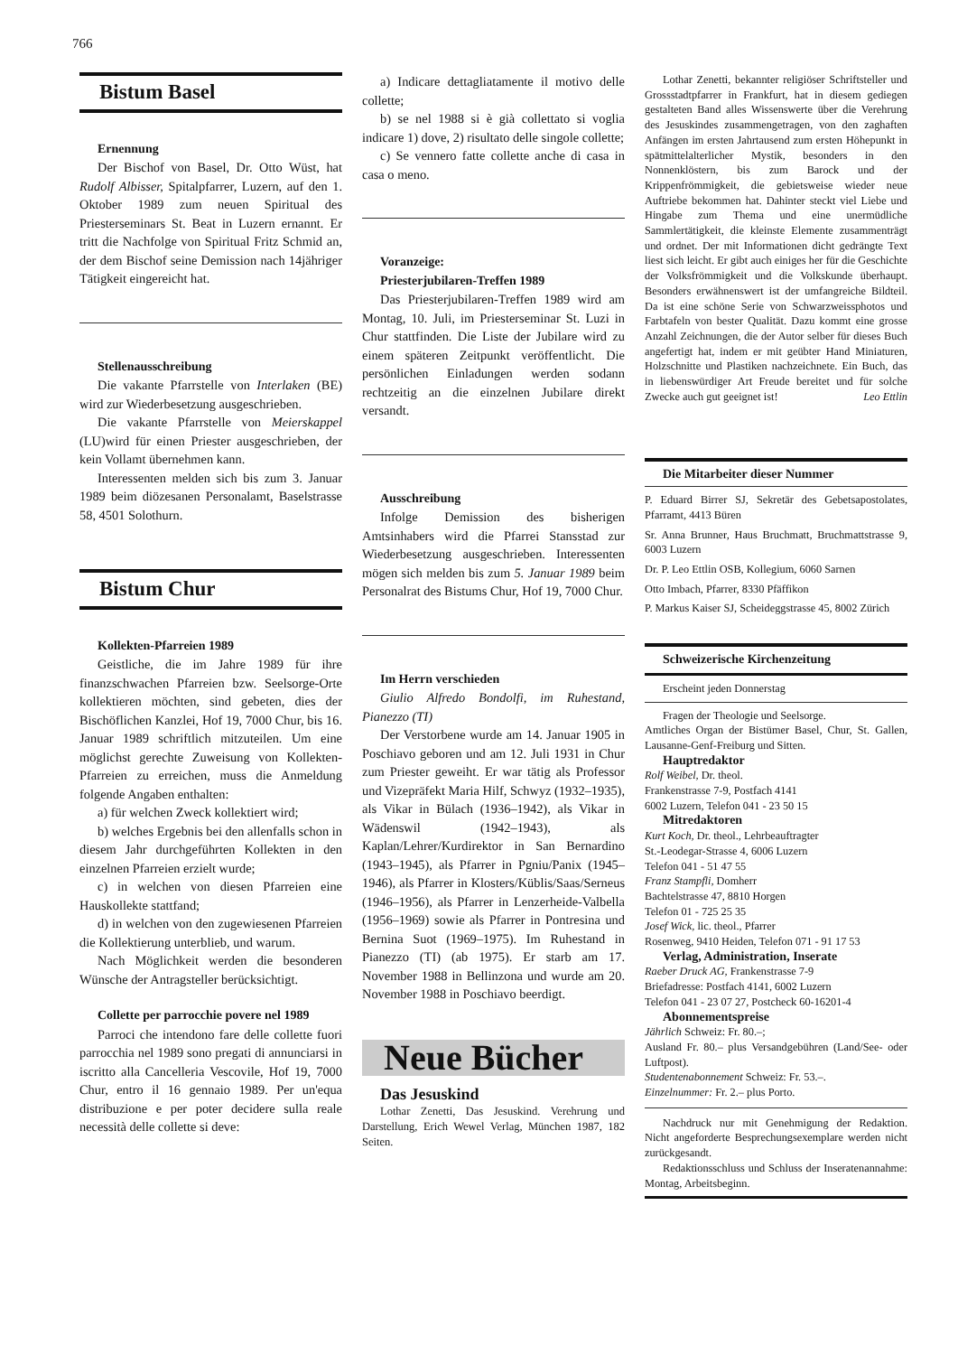766
Bistum Basel
Ernennung
Der Bischof von Basel, Dr. Otto Wüst, hat Rudolf Albisser, Spitalpfarrer, Luzern, auf den 1. Oktober 1989 zum neuen Spiritual des Priesterseminars St. Beat in Luzern ernannt. Er tritt die Nachfolge von Spiritual Fritz Schmid an, der dem Bischof seine Demission nach 14jähriger Tätigkeit eingereicht hat.
Stellenausschreibung
Die vakante Pfarrstelle von Interlaken (BE) wird zur Wiederbesetzung ausgeschrieben.
Die vakante Pfarrstelle von Meierskappel (LU)wird für einen Priester ausgeschrieben, der kein Vollamt übernehmen kann.
Interessenten melden sich bis zum 3. Januar 1989 beim diözesanen Personalamt, Baselstrasse 58, 4501 Solothurn.
Bistum Chur
Kollekten-Pfarreien 1989
Geistliche, die im Jahre 1989 für ihre finanzschwachen Pfarreien bzw. Seelsorge-Orte kollektieren möchten, sind gebeten, dies der Bischöflichen Kanzlei, Hof 19, 7000 Chur, bis 16. Januar 1989 schriftlich mitzuteilen. Um eine möglichst gerechte Zuweisung von Kollekten-Pfarreien zu erreichen, muss die Anmeldung folgende Angaben enthalten:
a) für welchen Zweck kollektiert wird;
b) welches Ergebnis bei den allenfalls schon in diesem Jahr durchgeführten Kollekten in den einzelnen Pfarreien erzielt wurde;
c) in welchen von diesen Pfarreien eine Hauskollekte stattfand;
d) in welchen von den zugewiesenen Pfarreien die Kollektierung unterblieb, und warum.
Nach Möglichkeit werden die besonderen Wünsche der Antragsteller berücksichtigt.
Collette per parrocchie povere nel 1989
Parroci che intendono fare delle collette fuori parrocchia nel 1989 sono pregati di annunciarsi in iscritto alla Cancelleria Vescovile, Hof 19, 7000 Chur, entro il 16 gennaio 1989. Per un'equa distribuzione e per poter decidere sulla reale necessità delle collette si deve:
a) Indicare dettagliatamente il motivo delle collette;
b) se nel 1988 si è già collettato si voglia indicare 1) dove, 2) risultato delle singole collette;
c) Se vennero fatte collette anche di casa in casa o meno.
Voranzeige:
Priesterjubilaren-Treffen 1989
Das Priesterjubilaren-Treffen 1989 wird am Montag, 10. Juli, im Priesterseminar St. Luzi in Chur stattfinden. Die Liste der Jubilare wird zu einem späteren Zeitpunkt veröffentlicht. Die persönlichen Einladungen werden sodann rechtzeitig an die einzelnen Jubilare direkt versandt.
Ausschreibung
Infolge Demission des bisherigen Amtsinhabers wird die Pfarrei Stansstad zur Wiederbesetzung ausgeschrieben. Interessenten mögen sich melden bis zum 5. Januar 1989 beim Personalrat des Bistums Chur, Hof 19, 7000 Chur.
Im Herrn verschieden
Giulio Alfredo Bondolfi, im Ruhestand, Pianezzo (TI)
Der Verstorbene wurde am 14. Januar 1905 in Poschiavo geboren und am 12. Juli 1931 in Chur zum Priester geweiht. Er war tätig als Professor und Vizepräfekt Maria Hilf, Schwyz (1932–1935), als Vikar in Bülach (1936–1942), als Vikar in Wädenswil (1942–1943), als Kaplan/Lehrer/Kurdirektor in San Bernardino (1943–1945), als Pfarrer in Pgniu/Panix (1945–1946), als Pfarrer in Klosters/Küblis/Saas/Serneus (1946–1956), als Pfarrer in Lenzerheide-Valbella (1956–1969) sowie als Pfarrer in Pontresina und Bernina Suot (1969–1975). Im Ruhestand in Pianezzo (TI) (ab 1975). Er starb am 17. November 1988 in Bellinzona und wurde am 20. November 1988 in Poschiavo beerdigt.
Neue Bücher
Das Jesuskind
Lothar Zenetti, Das Jesuskind. Verehrung und Darstellung, Erich Wewel Verlag, München 1987, 182 Seiten.
Lothar Zenetti, bekannter religiöser Schriftsteller und Grossstadtpfarrer in Frankfurt, hat in diesem gediegen gestalteten Band alles Wissenswerte über die Verehrung des Jesuskindes zusammengetragen, von den zaghaften Anfängen im ersten Jahrtausend zum ersten Höhepunkt in spätmittelalterlicher Mystik, besonders in den Nonnenklöstern, bis zum Barock und der Krippenfrömmigkeit, die gebietsweise wieder neue Auftriebe bekommen hat. Dahinter steckt viel Liebe und Hingabe zum Thema und eine unermüdliche Sammlertätigkeit, die kleinste Elemente zusammenträgt und ordnet. Der mit Informationen dicht gedrängte Text liest sich leicht. Er gibt auch einiges her für die Geschichte der Volksfrömmigkeit und die Volkskunde überhaupt. Besonders erwähnenswert ist der umfangreiche Bildteil. Da ist eine schöne Serie von Schwarzweissphotos und Farbtafeln von bester Qualität. Dazu kommt eine grosse Anzahl Zeichnungen, die der Autor selber für dieses Buch angefertigt hat, indem er mit geübter Hand Miniaturen, Holzschnitte und Plastiken nachzeichnete. Ein Buch, das in liebenswürdiger Art Freude bereitet und für solche Zwecke auch gut geeignet ist! Leo Ettlin
Die Mitarbeiter dieser Nummer
P. Eduard Birrer SJ, Sekretär des Gebetsapostolates, Pfarramt, 4413 Büren
Sr. Anna Brunner, Haus Bruchmatt, Bruchmattstrasse 9, 6003 Luzern
Dr. P. Leo Ettlin OSB, Kollegium, 6060 Sarnen
Otto Imbach, Pfarrer, 8330 Pfäffikon
P. Markus Kaiser SJ, Scheideggstrasse 45, 8002 Zürich
Schweizerische Kirchenzeitung
Erscheint jeden Donnerstag
Fragen der Theologie und Seelsorge.
Amtliches Organ der Bistümer Basel, Chur, St. Gallen, Lausanne-Genf-Freiburg und Sitten.
Hauptredaktor
Rolf Weibel, Dr. theol.
Frankenstrasse 7-9, Postfach 4141
6002 Luzern, Telefon 041 - 23 50 15
Mitredaktoren
Kurt Koch, Dr. theol., Lehrbeauftragter
St.-Leodegar-Strasse 4, 6006 Luzern
Telefon 041 - 51 47 55
Franz Stampfli, Domherr
Bachtelstrasse 47, 8810 Horgen
Telefon 01 - 725 25 35
Josef Wick, lic. theol., Pfarrer
Rosenweg, 9410 Heiden, Telefon 071 - 91 17 53
Verlag, Administration, Inserate
Raeber Druck AG, Frankenstrasse 7-9
Briefadresse: Postfach 4141, 6002 Luzern
Telefon 041 - 23 07 27, Postcheck 60-16201-4
Abonnementspreise
Jährlich Schweiz: Fr. 80.–;
Ausland Fr. 80.– plus Versandgebühren (Land/See- oder Luftpost).
Studentenabonnement Schweiz: Fr. 53.–.
Einzelnummer: Fr. 2.– plus Porto.
Nachdruck nur mit Genehmigung der Redaktion. Nicht angeforderte Besprechungsexemplare werden nicht zurückgesandt.
Redaktionsschluss und Schluss der Inseratenannahme: Montag, Arbeitsbeginn.